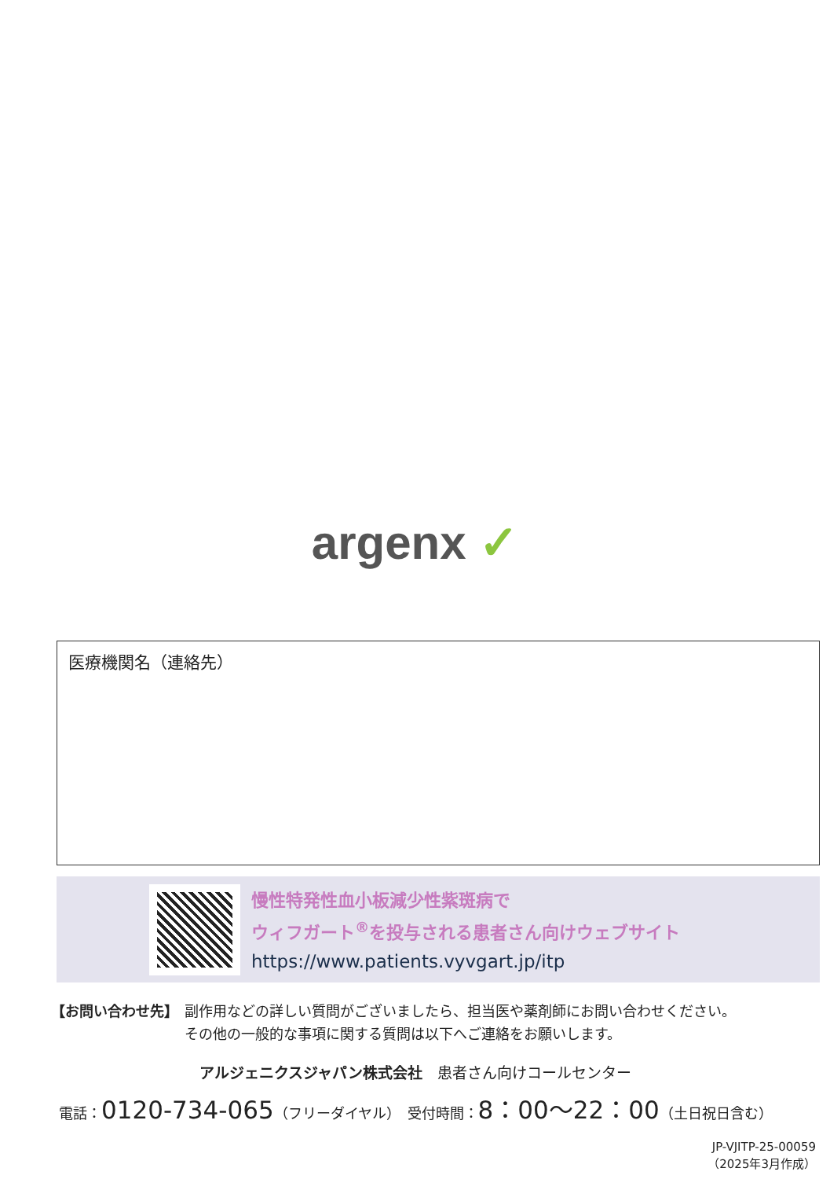argenx ✓
医療機関名（連絡先）
慢性特発性血小板減少性紫斑病で
ウィフガート<sup>®</sup>を投与される患者さん向けウェブサイト
https://www.patients.vyvgart.jp/itp
【お問い合わせ先】 副作用などの詳しい質問がございましたら、担当医や薬剤師にお問い合わせください。
その他の一般的な事項に関する質問は以下へご連絡をお願いします。
アルジェニクスジャパン株式会社　患者さん向けコールセンター
電話：0120-734-065（フリーダイヤル）　受付時間：8：00〜22：00（土日祝日含む）
JP-VJITP-25-00059
（2025年3月作成）